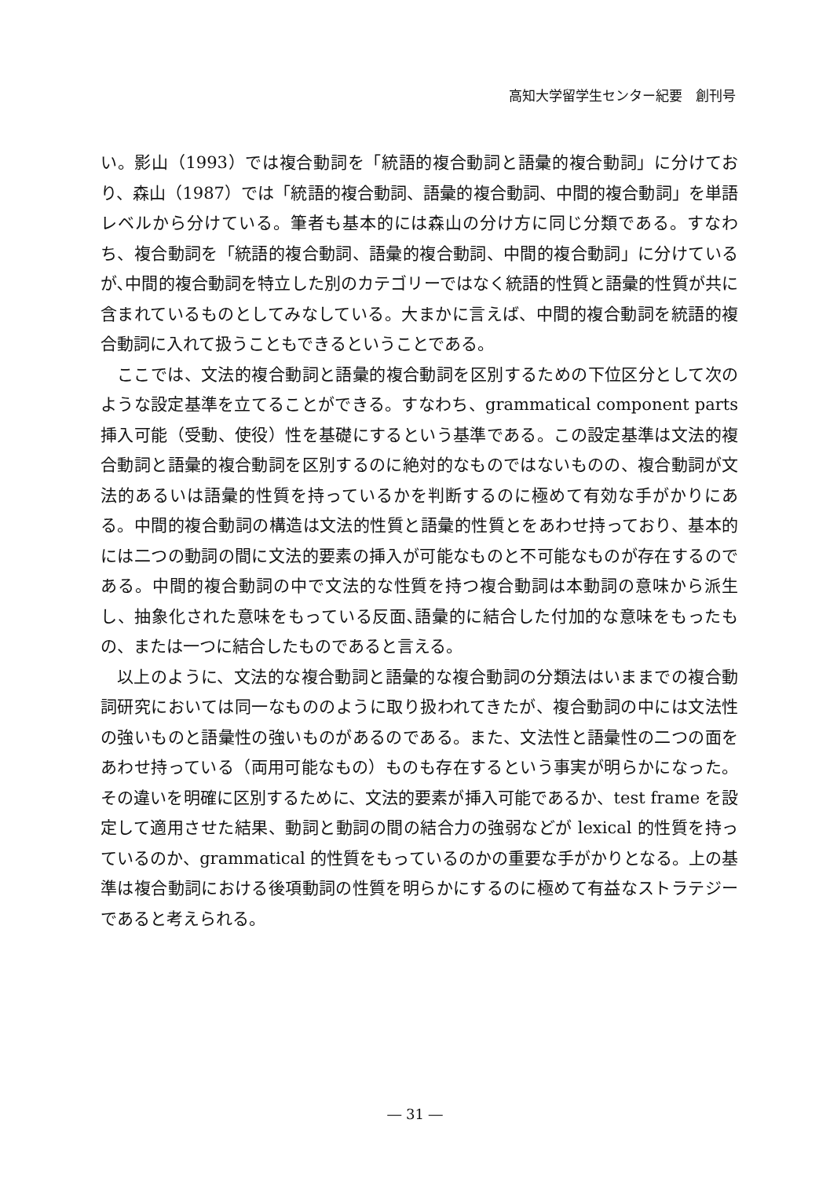高知大学留学生センター紀要　創刊号
い。影山（1993）では複合動詞を「統語的複合動詞と語彙的複合動詞」に分けており、森山（1987）では「統語的複合動詞、語彙的複合動詞、中間的複合動詞」を単語レベルから分けている。筆者も基本的には森山の分け方に同じ分類である。すなわち、複合動詞を「統語的複合動詞、語彙的複合動詞、中間的複合動詞」に分けているが､中間的複合動詞を特立した別のカテゴリーではなく統語的性質と語彙的性質が共に含まれているものとしてみなしている。大まかに言えば、中間的複合動詞を統語的複合動詞に入れて扱うこともできるということである。
ここでは、文法的複合動詞と語彙的複合動詞を区別するための下位区分として次のような設定基準を立てることができる。すなわち、grammatical component parts 挿入可能（受動、使役）性を基礎にするという基準である。この設定基準は文法的複合動詞と語彙的複合動詞を区別するのに絶対的なものではないものの、複合動詞が文法的あるいは語彙的性質を持っているかを判断するのに極めて有効な手がかりにある。中間的複合動詞の構造は文法的性質と語彙的性質とをあわせ持っており、基本的には二つの動詞の間に文法的要素の挿入が可能なものと不可能なものが存在するのである。中間的複合動詞の中で文法的な性質を持つ複合動詞は本動詞の意味から派生し、抽象化された意味をもっている反面､語彙的に結合した付加的な意味をもったもの、または一つに結合したものであると言える。
以上のように、文法的な複合動詞と語彙的な複合動詞の分類法はいままでの複合動詞研究においては同一なもののように取り扱われてきたが、複合動詞の中には文法性の強いものと語彙性の強いものがあるのである。また、文法性と語彙性の二つの面をあわせ持っている（両用可能なもの）ものも存在するという事実が明らかになった。その違いを明確に区別するために、文法的要素が挿入可能であるか、test frame を設定して適用させた結果、動詞と動詞の間の結合力の強弱などが lexical 的性質を持っているのか、grammatical 的性質をもっているのかの重要な手がかりとなる。上の基準は複合動詞における後項動詞の性質を明らかにするのに極めて有益なストラテジーであると考えられる。
― 31 ―